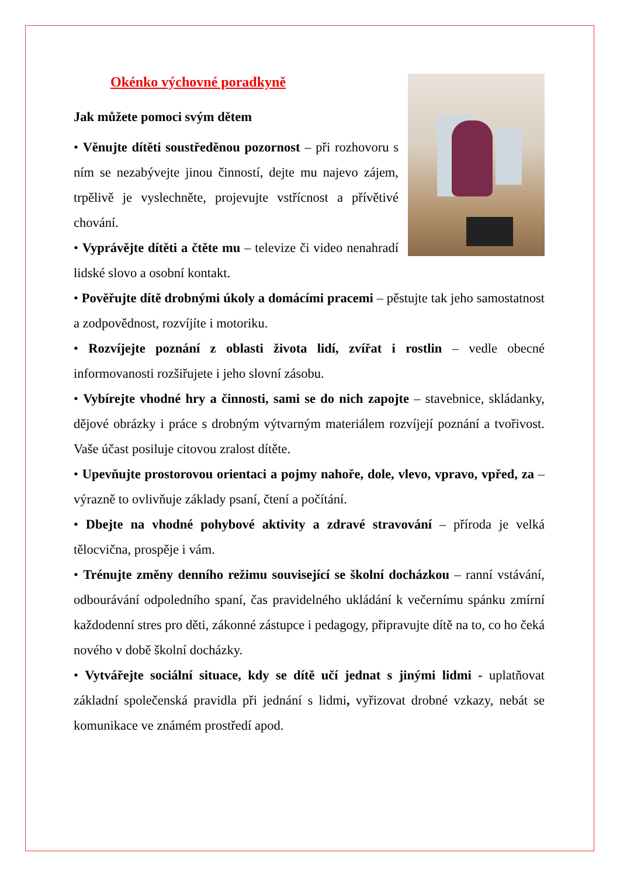Okénko výchovné poradkyně
Jak můžete pomoci svým dětem
• Věnujte dítěti soustředěnou pozornost – při rozhovoru s ním se nezabývejte jinou činností, dejte mu najevo zájem, trpělivě je vyslechněte, projevujte vstřícnost a přívětivé chování.
• Vyprávějte dítěti a čtěte mu – televize či video nenahradí lidské slovo a osobní kontakt.
• Pověřujte dítě drobnými úkoly a domácími pracemi – pěstujte tak jeho samostatnost a zodpovědnost, rozvíjíte i motoriku.
• Rozvíjejte poznání z oblasti života lidí, zvířat i rostlin – vedle obecné informovanosti rozšiřujete i jeho slovní zásobu.
• Vybírejte vhodné hry a činnosti, sami se do nich zapojte – stavebnice, skládanky, dějové obrázky i práce s drobným výtvarným materiálem rozvíjejí poznání a tvořivost. Vaše účast posiluje citovou zralost dítěte.
• Upevňujte prostorovou orientaci a pojmy nahoře, dole, vlevo, vpravo, vpřed, za – výrazně to ovlivňuje základy psaní, čtení a počítání.
• Dbejte na vhodné pohybové aktivity a zdravé stravování – příroda je velká tělocvična, prospěje i vám.
• Trénujte změny denního režimu související se školní docházkou – ranní vstávání, odbourávání odpoledního spaní, čas pravidelného ukládání k večernímu spánku zmírní každodenní stres pro děti, zákonné zástupce i pedagogy, připravujte dítě na to, co ho čeká nového v době školní docházky.
• Vytvářejte sociální situace, kdy se dítě učí jednat s jinými lidmi - uplatňovat základní společenská pravidla při jednání s lidmi, vyřizovat drobné vzkazy, nebát se komunikace ve známém prostředí apod.